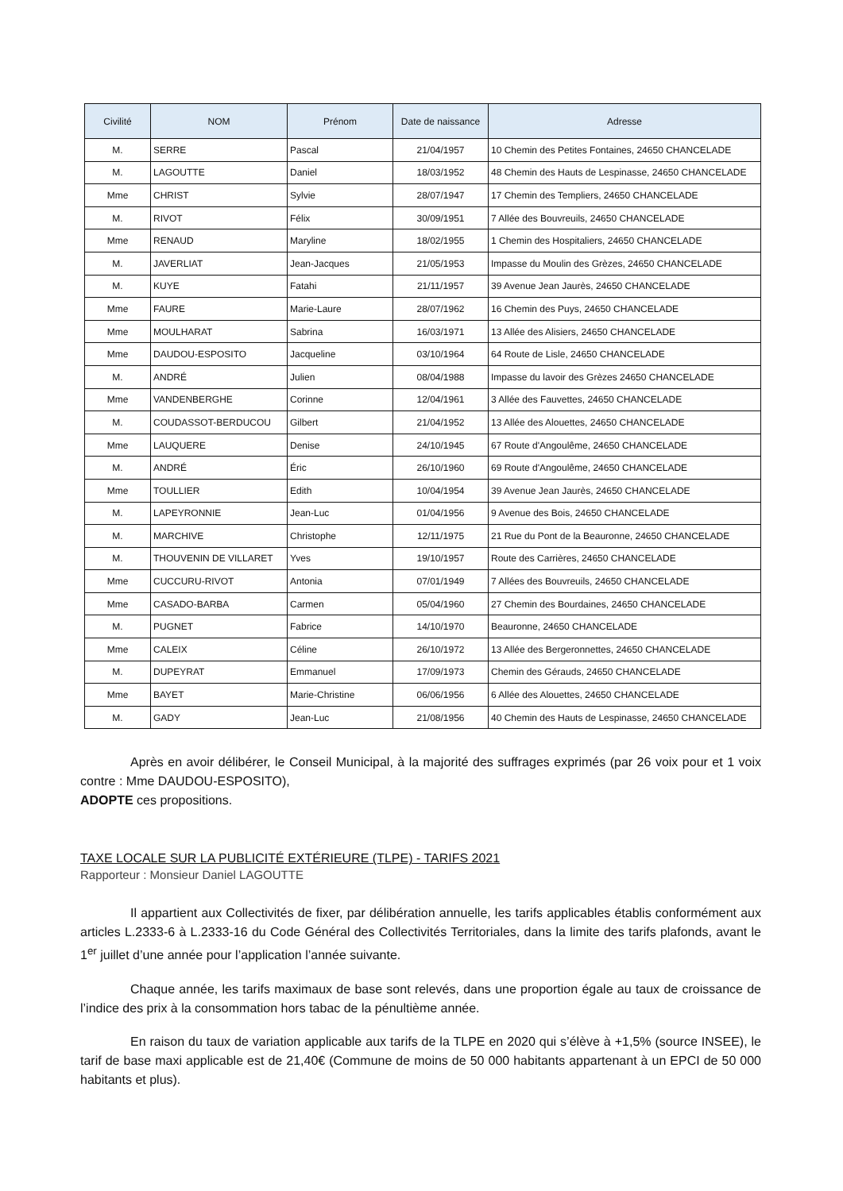| Civilité | NOM | Prénom | Date de naissance | Adresse |
| --- | --- | --- | --- | --- |
| M. | SERRE | Pascal | 21/04/1957 | 10 Chemin des Petites Fontaines, 24650 CHANCELADE |
| M. | LAGOUTTE | Daniel | 18/03/1952 | 48 Chemin des Hauts de Lespinasse, 24650 CHANCELADE |
| Mme | CHRIST | Sylvie | 28/07/1947 | 17 Chemin des Templiers, 24650 CHANCELADE |
| M. | RIVOT | Félix | 30/09/1951 | 7 Allée des Bouvreuils, 24650 CHANCELADE |
| Mme | RENAUD | Maryline | 18/02/1955 | 1 Chemin des Hospitaliers, 24650 CHANCELADE |
| M. | JAVERLIAT | Jean-Jacques | 21/05/1953 | Impasse du Moulin des Grèzes, 24650 CHANCELADE |
| M. | KUYE | Fatahi | 21/11/1957 | 39 Avenue Jean Jaurès, 24650 CHANCELADE |
| Mme | FAURE | Marie-Laure | 28/07/1962 | 16 Chemin des Puys, 24650 CHANCELADE |
| Mme | MOULHARAT | Sabrina | 16/03/1971 | 13 Allée des Alisiers, 24650 CHANCELADE |
| Mme | DAUDOU-ESPOSITO | Jacqueline | 03/10/1964 | 64 Route de Lisle, 24650 CHANCELADE |
| M. | ANDRÉ | Julien | 08/04/1988 | Impasse du lavoir des Grèzes 24650 CHANCELADE |
| Mme | VANDENBERGHE | Corinne | 12/04/1961 | 3 Allée des Fauvettes, 24650 CHANCELADE |
| M. | COUDASSOT-BERDUCOU | Gilbert | 21/04/1952 | 13 Allée des Alouettes, 24650 CHANCELADE |
| Mme | LAUQUERE | Denise | 24/10/1945 | 67 Route d'Angoulême, 24650 CHANCELADE |
| M. | ANDRÉ | Éric | 26/10/1960 | 69 Route d'Angoulême, 24650 CHANCELADE |
| Mme | TOULLIER | Edith | 10/04/1954 | 39 Avenue Jean Jaurès, 24650 CHANCELADE |
| M. | LAPEYRONNIE | Jean-Luc | 01/04/1956 | 9 Avenue des Bois, 24650 CHANCELADE |
| M. | MARCHIVE | Christophe | 12/11/1975 | 21 Rue du Pont de la Beauronne, 24650 CHANCELADE |
| M. | THOUVENIN DE VILLARET | Yves | 19/10/1957 | Route des Carrières, 24650 CHANCELADE |
| Mme | CUCCURU-RIVOT | Antonia | 07/01/1949 | 7 Allées des Bouvreuils, 24650 CHANCELADE |
| Mme | CASADO-BARBA | Carmen | 05/04/1960 | 27 Chemin des Bourdaines, 24650 CHANCELADE |
| M. | PUGNET | Fabrice | 14/10/1970 | Beauronne, 24650 CHANCELADE |
| Mme | CALEIX | Céline | 26/10/1972 | 13 Allée des Bergeronnettes, 24650 CHANCELADE |
| M. | DUPEYRAT | Emmanuel | 17/09/1973 | Chemin des Gérauds, 24650 CHANCELADE |
| Mme | BAYET | Marie-Christine | 06/06/1956 | 6 Allée des Alouettes, 24650 CHANCELADE |
| M. | GADY | Jean-Luc | 21/08/1956 | 40 Chemin des Hauts de Lespinasse, 24650 CHANCELADE |
Après en avoir délibérer, le Conseil Municipal, à la majorité des suffrages exprimés (par 26 voix pour et 1 voix contre : Mme DAUDOU-ESPOSITO),
ADOPTE ces propositions.
TAXE LOCALE SUR LA PUBLICITÉ EXTÉRIEURE (TLPE) - TARIFS 2021
Rapporteur : Monsieur Daniel LAGOUTTE
Il appartient aux Collectivités de fixer, par délibération annuelle, les tarifs applicables établis conformément aux articles L.2333-6 à L.2333-16 du Code Général des Collectivités Territoriales, dans la limite des tarifs plafonds, avant le 1<sup>er</sup> juillet d’une année pour l’application l’année suivante.
Chaque année, les tarifs maximaux de base sont relevés, dans une proportion égale au taux de croissance de l’indice des prix à la consommation hors tabac de la pénultième année.
En raison du taux de variation applicable aux tarifs de la TLPE en 2020 qui s’élève à +1,5% (source INSEE), le tarif de base maxi applicable est de 21,40€ (Commune de moins de 50 000 habitants appartenant à un EPCI de 50 000 habitants et plus).